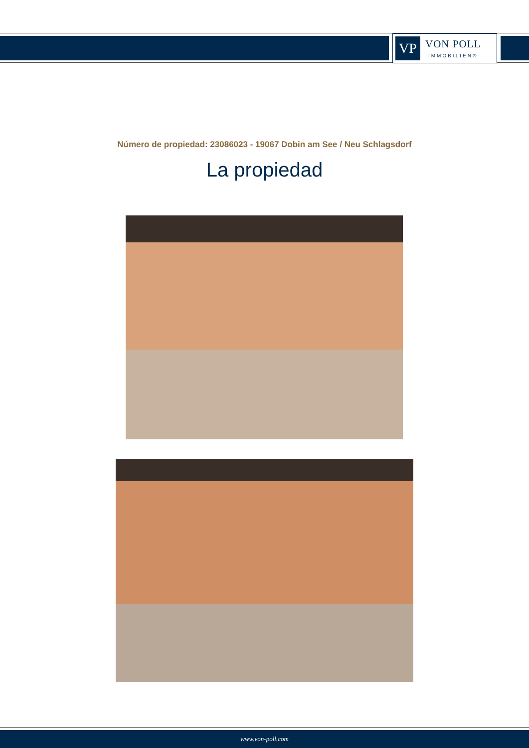VP
VON POLL
IMMOBILIEN®
Número de propiedad: 23086023 - 19067 Dobin am See / Neu Schlagsdorf
La propiedad
www.von-poll.com